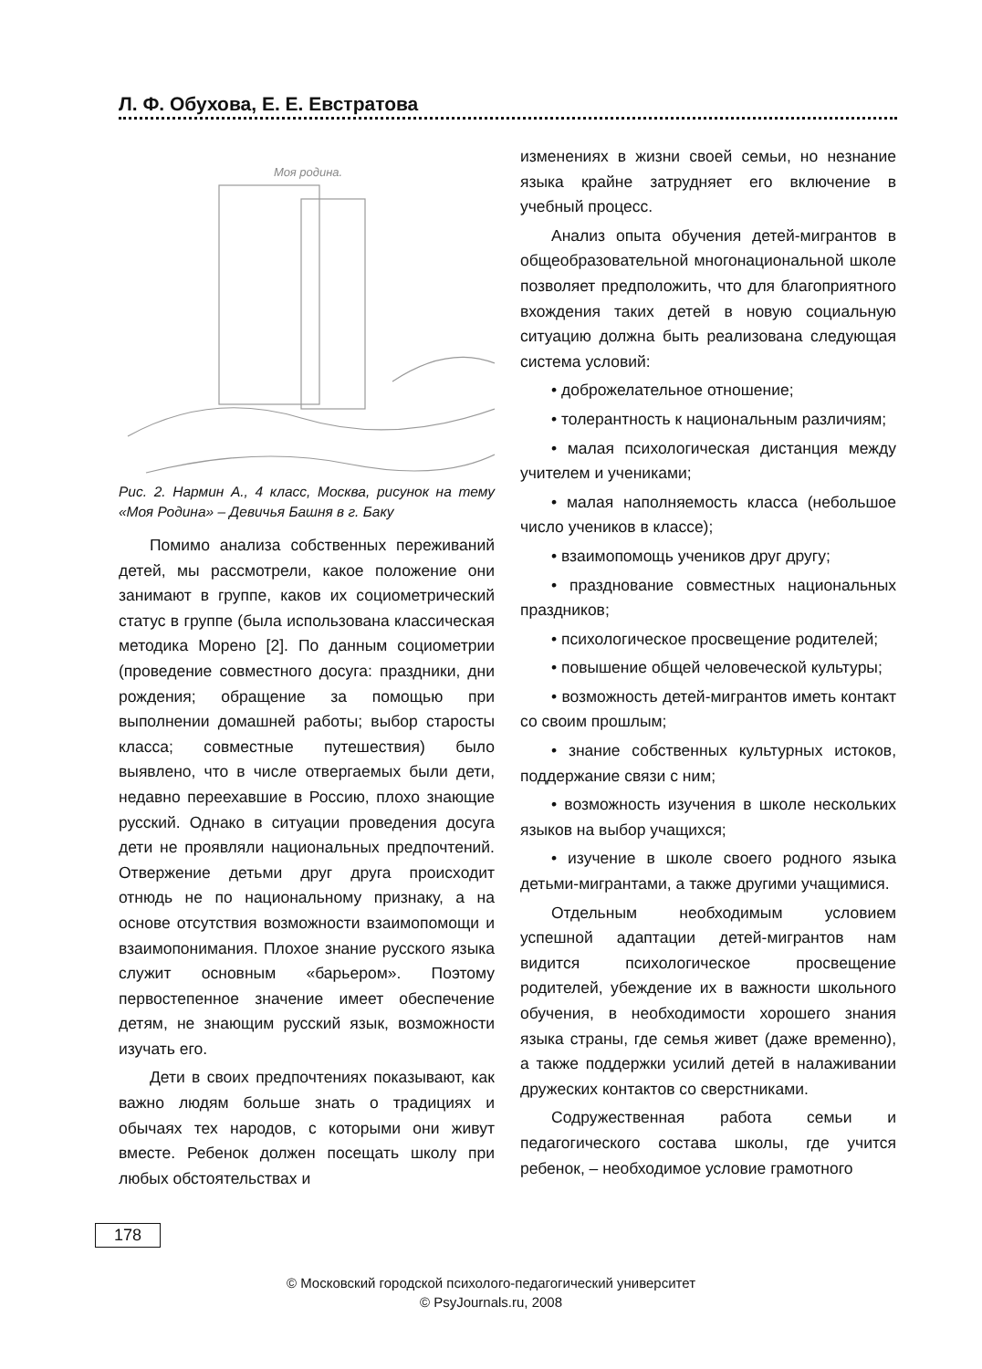Л. Ф. Обухова, Е. Е. Евстратова
Моя родина.
Рис. 2. Нармин А., 4 класс, Москва, рисунок на тему «Моя Родина» – Девичья Башня в г. Баку
Помимо анализа собственных переживаний детей, мы рассмотрели, какое положение они занимают в группе, каков их социометрический статус в группе (была использована классическая методика Морено [2]. По данным социометрии (проведение совместного досуга: праздники, дни рождения; обращение за помощью при выполнении домашней работы; выбор старосты класса; совместные путешествия) было выявлено, что в числе отвергаемых были дети, недавно переехавшие в Россию, плохо знающие русский. Однако в ситуации проведения досуга дети не проявляли национальных предпочтений. Отвержение детьми друг друга происходит отнюдь не по национальному признаку, а на основе отсутствия возможности взаимопомощи и взаимопонимания. Плохое знание русского языка служит основным «барьером». Поэтому первостепенное значение имеет обеспечение детям, не знающим русский язык, возможности изучать его.
Дети в своих предпочтениях показывают, как важно людям больше знать о традициях и обычаях тех народов, с которыми они живут вместе. Ребенок должен посещать школу при любых обстоятельствах и
изменениях в жизни своей семьи, но незнание языка крайне затрудняет его включение в учебный процесс.
Анализ опыта обучения детей-мигрантов в общеобразовательной многонациональной школе позволяет предположить, что для благоприятного вхождения таких детей в новую социальную ситуацию должна быть реализована следующая система условий:
• доброжелательное отношение;
• толерантность к национальным различиям;
• малая психологическая дистанция между учителем и учениками;
• малая наполняемость класса (небольшое число учеников в классе);
• взаимопомощь учеников друг другу;
• празднование совместных национальных праздников;
• психологическое просвещение родителей;
• повышение общей человеческой культуры;
• возможность детей-мигрантов иметь контакт со своим прошлым;
• знание собственных культурных истоков, поддержание связи с ним;
• возможность изучения в школе нескольких языков на выбор учащихся;
• изучение в школе своего родного языка детьми-мигрантами, а также другими учащимися.
Отдельным необходимым условием успешной адаптации детей-мигрантов нам видится психологическое просвещение родителей, убеждение их в важности школьного обучения, в необходимости хорошего знания языка страны, где семья живет (даже временно), а также поддержки усилий детей в налаживании дружеских контактов со сверстниками.
Содружественная работа семьи и педагогического состава школы, где учится ребенок, – необходимое условие грамотного
178
© Московский городской психолого-педагогический университет
© PsyJournals.ru, 2008